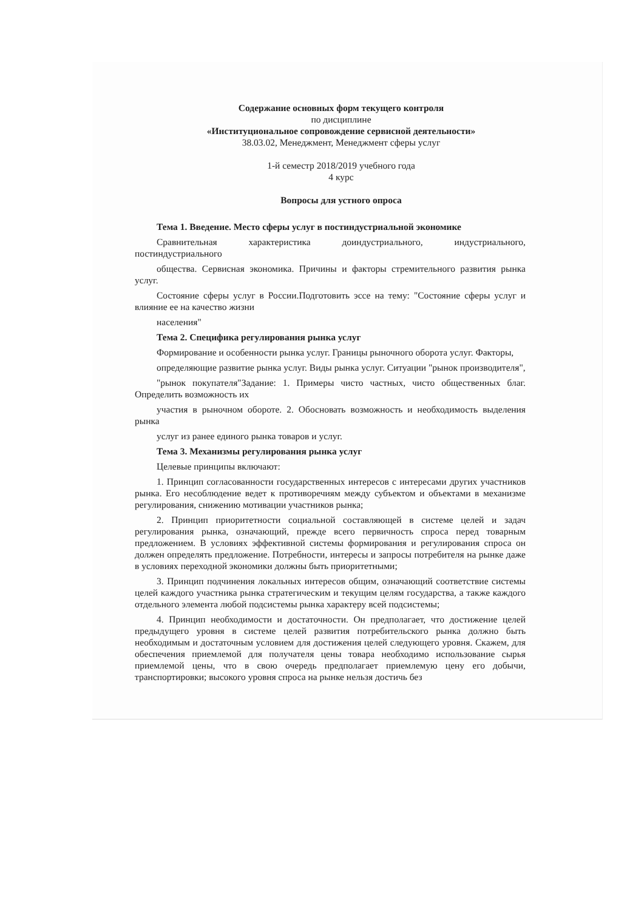Содержание основных форм текущего контроля
по дисциплине
«Институциональное сопровождение сервисной деятельности»
38.03.02, Менеджмент, Менеджмент сферы услуг
1-й семестр 2018/2019 учебного года
4 курс
Вопросы для устного опроса
Тема 1. Введение. Место сферы услуг в постиндустриальной экономике
Сравнительная характеристика доиндустриального, индустриального, постиндустриального
общества. Сервисная экономика. Причины и факторы стремительного развития рынка услуг.
Состояние сферы услуг в России.Подготовить эссе на тему: "Состояние сферы услуг и влияние ее на качество жизни
населения"
Тема 2. Специфика регулирования рынка услуг
Формирование и особенности рынка услуг. Границы рыночного оборота услуг. Факторы,
определяющие развитие рынка услуг. Виды рынка услуг. Ситуации "рынок производителя",
"рынок покупателя"Задание: 1. Примеры чисто частных, чисто общественных благ. Определить возможность их
участия в рыночном обороте. 2. Обосновать возможность и необходимость выделения рынка
услуг из ранее единого рынка товаров и услуг.
Тема 3. Механизмы регулирования рынка услуг
Целевые принципы включают:
1. Принцип согласованности государственных интересов с интересами других участников рынка. Его несоблюдение ведет к противоречиям между субъектом и объектами в механизме регулирования, снижению мотивации участников рынка;
2. Принцип приоритетности социальной составляющей в системе целей и задач регулирования рынка, означающий, прежде всего первичность спроса перед товарным предложением. В условиях эффективной системы формирования и регулирования спроса он должен определять предложение. Потребности, интересы и запросы потребителя на рынке даже в условиях переходной экономики должны быть приоритетными;
3. Принцип подчинения локальных интересов общим, означающий соответствие системы целей каждого участника рынка стратегическим и текущим целям государства, а также каждого отдельного элемента любой подсистемы рынка характеру всей подсистемы;
4. Принцип необходимости и достаточности. Он предполагает, что достижение целей предыдущего уровня в системе целей развития потребительского рынка должно быть необходимым и достаточным условием для достижения целей следующего уровня. Скажем, для обеспечения приемлемой для получателя цены товара необходимо использование сырья приемлемой цены, что в свою очередь предполагает приемлемую цену его добычи, транспортировки; высокого уровня спроса на рынке нельзя достичь без